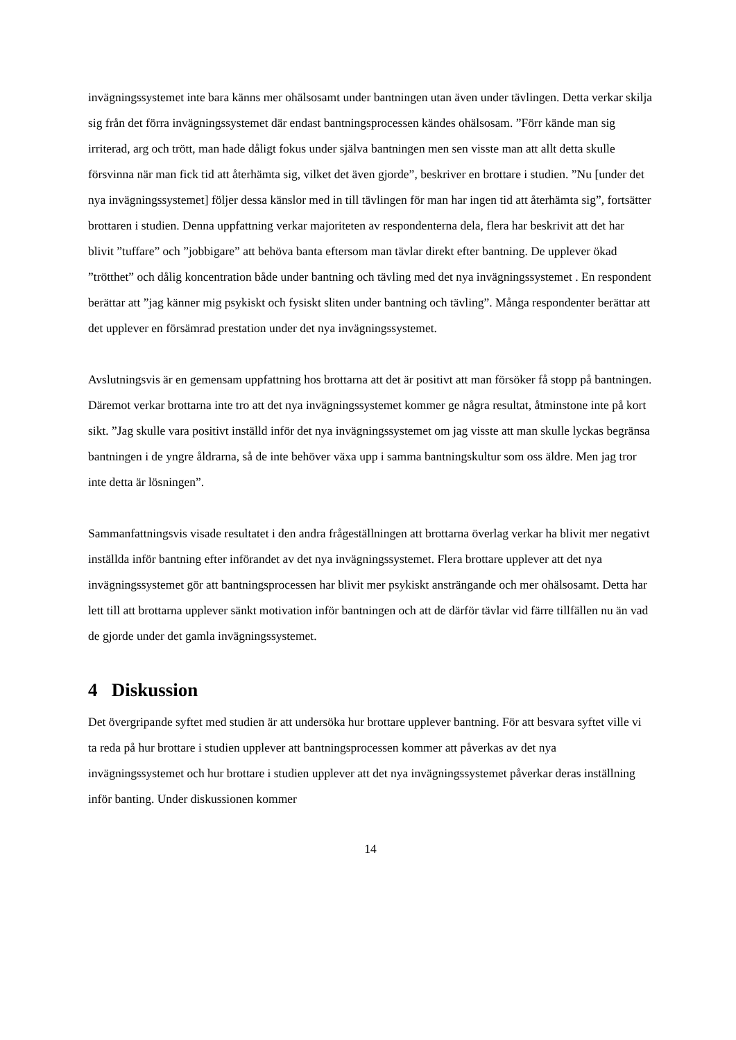invägningssystemet inte bara känns mer ohälsosamt under bantningen utan även under tävlingen. Detta verkar skilja sig från det förra invägningssystemet där endast bantningsprocessen kändes ohälsosam. ”Förr kände man sig irriterad, arg och trött, man hade dåligt fokus under själva bantningen men sen visste man att allt detta skulle försvinna när man fick tid att återhämta sig, vilket det även gjorde”, beskriver en brottare i studien. ”Nu [under det nya invägningssystemet] följer dessa känslor med in till tävlingen för man har ingen tid att återhämta sig”, fortsätter brottaren i studien. Denna uppfattning verkar majoriteten av respondenterna dela, flera har beskrivit att det har blivit ”tuffare” och ”jobbigare” att behöva banta eftersom man tävlar direkt efter bantning. De upplever ökad ”trötthet” och dålig koncentration både under bantning och tävling med det nya invägningssystemet . En respondent berättar att ”jag känner mig psykiskt och fysiskt sliten under bantning och tävling”. Många respondenter berättar att det upplever en försämrad prestation under det nya invägningssystemet.
Avslutningsvis är en gemensam uppfattning hos brottarna att det är positivt att man försöker få stopp på bantningen. Däremot verkar brottarna inte tro att det nya invägningssystemet kommer ge några resultat, åtminstone inte på kort sikt. ”Jag skulle vara positivt inställd inför det nya invägningssystemet om jag visste att man skulle lyckas begränsa bantningen i de yngre åldrarna, så de inte behöver växa upp i samma bantningskultur som oss äldre. Men jag tror inte detta är lösningen”.
Sammanfattningsvis visade resultatet i den andra frågeställningen att brottarna överlag verkar ha blivit mer negativt inställda inför bantning efter införandet av det nya invägningssystemet. Flera brottare upplever att det nya invägningssystemet gör att bantningsprocessen har blivit mer psykiskt ansträngande och mer ohälsosamt. Detta har lett till att brottarna upplever sänkt motivation inför bantningen och att de därför tävlar vid färre tillfällen nu än vad de gjorde under det gamla invägningssystemet.
4 Diskussion
Det övergripande syftet med studien är att undersöka hur brottare upplever bantning. För att besvara syftet ville vi ta reda på hur brottare i studien upplever att bantningsprocessen kommer att påverkas av det nya invägningssystemet och hur brottare i studien upplever att det nya invägningssystemet påverkar deras inställning inför banting. Under diskussionen kommer
14